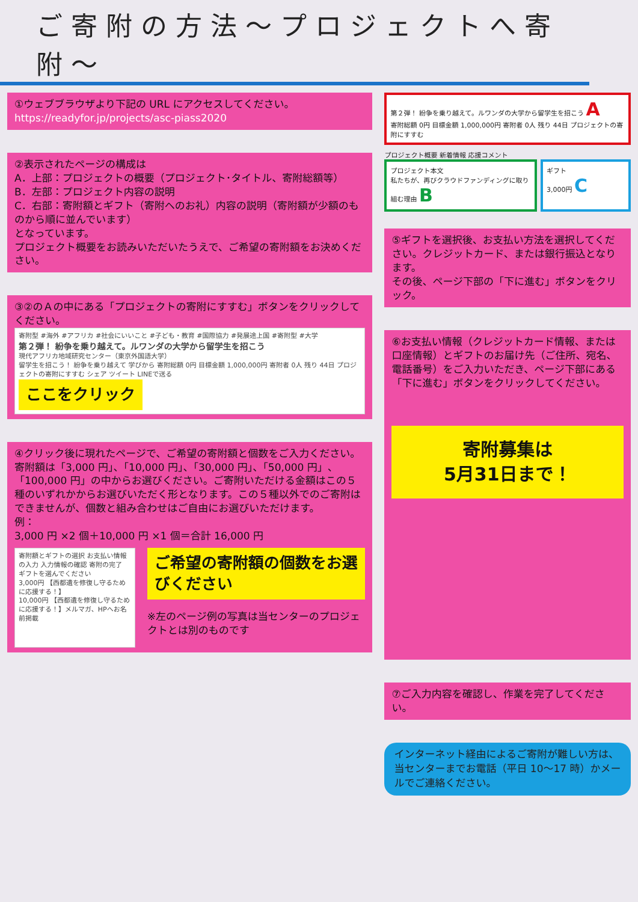ご寄附の方法～プロジェクトへ寄附～
①ウェブブラウザより下記の URL にアクセスしてください。
https://readyfor.jp/projects/asc-piass2020
②表示されたページの構成は
A．上部：プロジェクトの概要（プロジェクト･タイトル、寄附総額等）
B．左部：プロジェクト内容の説明
C．右部：寄附額とギフト（寄附へのお礼）内容の説明（寄附額が少額のものから順に並んでいます）
となっています。
プロジェクト概要をお読みいただいたうえで、ご希望の寄附額をお決めください。
③②のＡの中にある「プロジェクトの寄附にすすむ」ボタンをクリックしてください。
寄附型 #海外 #アフリカ #社会にいいこと #子ども・教育 #国際協力 #発展途上国 #寄附型 #大学
第２弾！ 紛争を乗り越えて。ルワンダの大学から留学生を招こう
現代アフリカ地域研究センター（東京外国語大学）
留学生を招こう！ 紛争を乗り越えて 学びから 寄附総額 0円 目標金額 1,000,000円 寄附者 0人 残り 44日 プロジェクトの寄附にすすむ シェア ツイート LINEで送る
ここをクリック
④クリック後に現れたページで、ご希望の寄附額と個数をご入力ください。
寄附額は「3,000 円」、「10,000 円」、「30,000 円」、「50,000 円」、「100,000 円」の中からお選びください。ご寄附いただける金額はこの５種のいずれかからお選びいただく形となります。この５種以外でのご寄附はできませんが、個数と組み合わせはご自由にお選びいただけます。
例：
3,000 円 ×2 個＋10,000 円 ×1 個＝合計 16,000 円
寄附額とギフトの選択 お支払い情報の入力 入力情報の確認 寄附の完了
ギフトを選んでください
3,000円 【西都遺を修復し守るために応援する！】
10,000円 【西都遺を修復し守るために応援する！】メルマガ、HPへお名前掲載
ご希望の寄附額の個数をお選びください
※左のページ例の写真は当センターのプロジェクトとは別のものです
第２弾！ 紛争を乗り越えて。ルワンダの大学から留学生を招こう A
寄附総額 0円 目標金額 1,000,000円 寄附者 0人 残り 44日 プロジェクトの寄附にすすむ
プロジェクト概要 新着情報 応援コメント
プロジェクト本文
私たちが、再びクラウドファンディングに取り組む理由 B
ギフト
3,000円 C
⑤ギフトを選択後、お支払い方法を選択してください。クレジットカード、または銀行振込となります。
その後、ページ下部の「下に進む」ボタンをクリック。
⑥お支払い情報（クレジットカード情報、または口座情報）とギフトのお届け先（ご住所、宛名、電話番号）をご入力いただき、ページ下部にある「下に進む」ボタンをクリックしてください。
寄附募集は
5月31日まで！
⑦ご入力内容を確認し、作業を完了してください。
インターネット経由によるご寄附が難しい方は、当センターまでお電話（平日 10～17 時）かメールでご連絡ください。